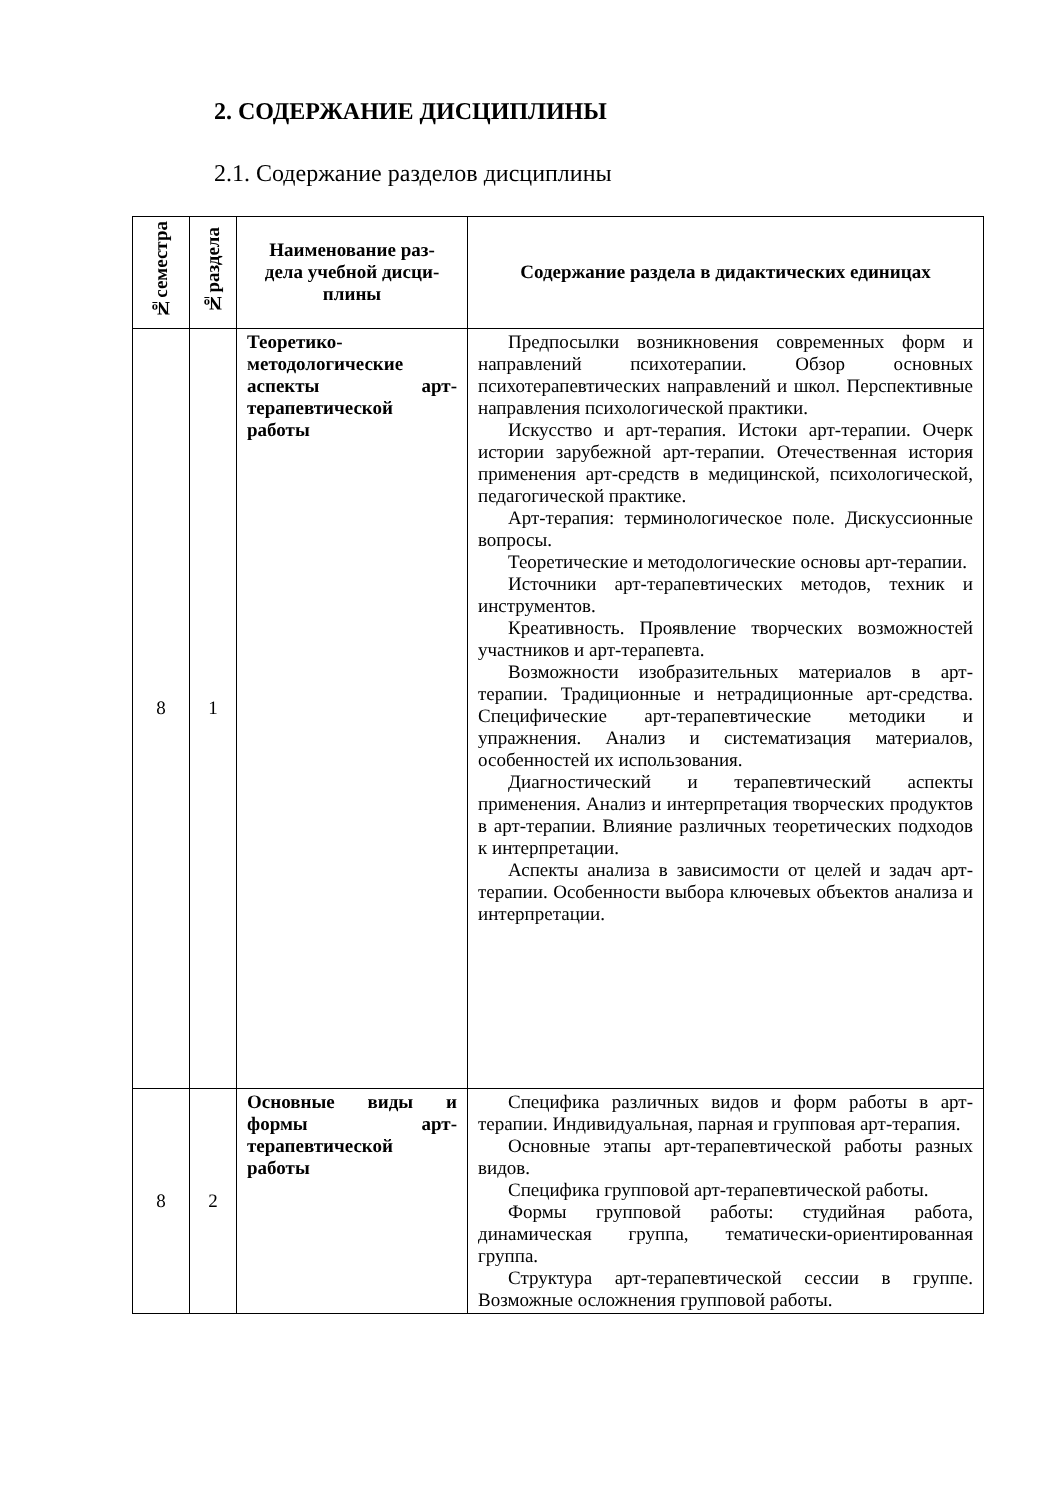2. СОДЕРЖАНИЕ ДИСЦИПЛИНЫ
2.1. Содержание разделов дисциплины
| №семестра | №раздела | Наименование раз- дела учебной дисци- плины | Содержание раздела в дидактических единицах |
| --- | --- | --- | --- |
| 8 | 1 | Теоретико-методологические аспекты арт-терапевтической работы | Предпосылки возникновения современных форм и направлений психотерапии. Обзор основных психотерапевтических направлений и школ. Перспективные направления психологической практики. Искусство и арт-терапия. Истоки арт-терапии. Очерк истории зарубежной арт-терапии. Отечественная история применения арт-средств в медицинской, психологической, педагогической практике. Арт-терапия: терминологическое поле. Дискуссионные вопросы. Теоретические и методологические основы арт-терапии. Источники арт-терапевтических методов, техник и инструментов. Креативность. Проявление творческих возможностей участников и арт-терапевта. Возможности изобразительных материалов в арт-терапии. Традиционные и нетрадиционные арт-средства. Специфические арт-терапевтические методики и упражнения. Анализ и систематизация материалов, особенностей их использования. Диагностический и терапевтический аспекты применения. Анализ и интерпретация творческих продуктов в арт-терапии. Влияние различных теоретических подходов к интерпретации. Аспекты анализа в зависимости от целей и задач арт-терапии. Особенности выбора ключевых объектов анализа и интерпретации. |
| 8 | 2 | Основные виды и формы арт-терапевтической работы | Специфика различных видов и форм работы в арт-терапии. Индивидуальная, парная и групповая арт-терапия. Основные этапы арт-терапевтической работы разных видов. Специфика групповой арт-терапевтической работы. Формы групповой работы: студийная работа, динамическая группа, тематически-ориентированная группа. Структура арт-терапевтической сессии в группе. Возможные осложнения групповой работы. |